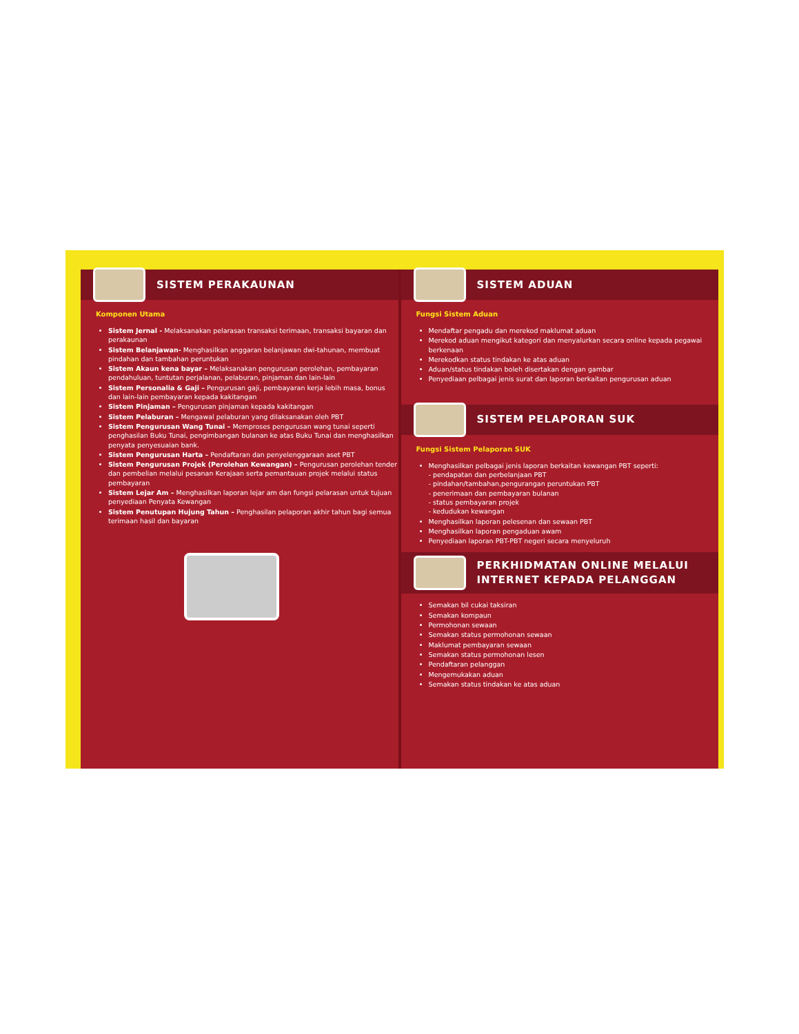SISTEM PERAKAUNAN
Komponen Utama
Sistem Jernal - Melaksanakan pelarasan transaksi terimaan, transaksi bayaran dan perakaunan
Sistem Belanjawan- Menghasilkan anggaran belanjawan dwi-tahunan, membuat pindahan dan tambahan peruntukan
Sistem Akaun kena bayar – Melaksanakan pengurusan perolehan, pembayaran pendahuluan, tuntutan perjalanan, pelaburan, pinjaman dan lain-lain
Sistem Personalia & Gaji – Pengurusan gaji, pembayaran kerja lebih masa, bonus dan lain-lain pembayaran kepada kakitangan
Sistem Pinjaman – Pengurusan pinjaman kepada kakitangan
Sistem Pelaburan – Mengawal pelaburan yang dilaksanakan oleh PBT
Sistem Pengurusan Wang Tunai – Memproses pengurusan wang tunai seperti penghasilan Buku Tunai, pengimbangan bulanan ke atas Buku Tunai dan menghasilkan penyata penyesuaian bank.
Sistem Pengurusan Harta – Pendaftaran dan penyelenggaraan aset PBT
Sistem Pengurusan Projek (Perolehan Kewangan) – Pengurusan perolehan tender dan pembelian melalui pesanan Kerajaan serta pemantauan projek melalui status pembayaran
Sistem Lejar Am – Menghasilkan laporan lejar am dan fungsi pelarasan untuk tujuan penyediaan Penyata Kewangan
Sistem Penutupan Hujung Tahun – Penghasilan pelaporan akhir tahun bagi semua terimaan hasil dan bayaran
SISTEM ADUAN
Fungsi Sistem Aduan
Mendaftar pengadu dan merekod maklumat aduan
Merekod aduan mengikut kategori dan menyalurkan secara online kepada pegawai berkenaan
Merekodkan status tindakan ke atas aduan
Aduan/status tindakan boleh disertakan dengan gambar
Penyediaan pelbagai jenis surat dan laporan berkaitan pengurusan aduan
SISTEM PELAPORAN SUK
Fungsi Sistem Pelaporan SUK
Menghasilkan pelbagai jenis laporan berkaitan kewangan PBT seperti:
- pendapatan dan perbelanjaan PBT
- pindahan/tambahan,pengurangan peruntukan PBT
- penerimaan dan pembayaran bulanan
- status pembayaran projek
- kedudukan kewangan
Menghasilkan laporan pelesenan dan sewaan PBT
Menghasilkan laporan pengaduan awam
Penyediaan laporan PBT-PBT negeri secara menyeluruh
PERKHIDMATAN ONLINE MELALUI INTERNET KEPADA PELANGGAN
Semakan bil cukai taksiran
Semakan kompaun
Permohonan sewaan
Semakan status permohonan sewaan
Maklumat pembayaran sewaan
Semakan status permohonan lesen
Pendaftaran pelanggan
Mengemukakan aduan
Semakan status tindakan ke atas aduan